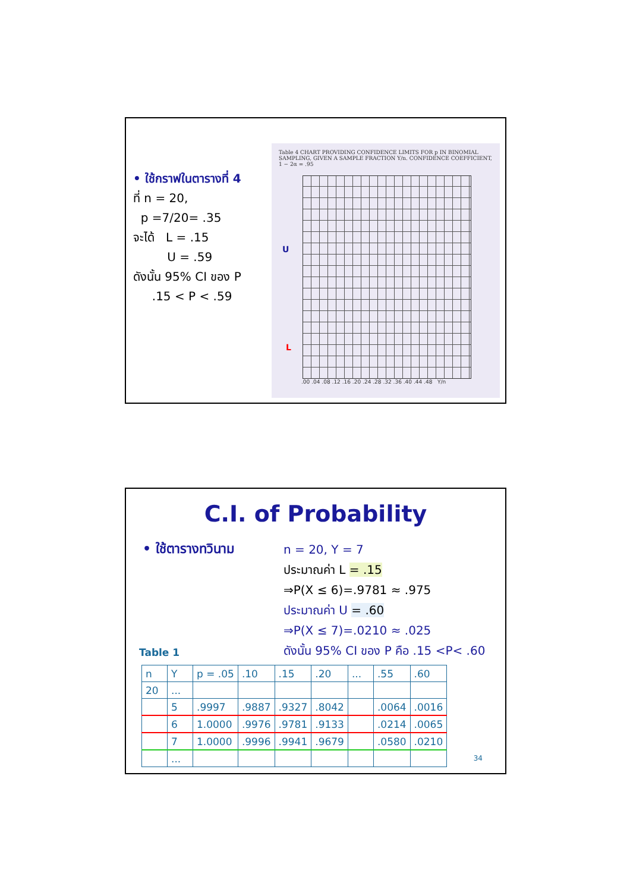• ใช้กราฟในตารางที่ 4
ที่ n = 20,
p =7/20= .35
จะได้ L = .15
U = .59
ดังนั้น 95% CI ของ P
.15 < P < .59
Table 4 CHART PROVIDING CONFIDENCE LIMITS FOR p IN BINOMIAL SAMPLING, GIVEN A SAMPLE FRACTION Y/n. CONFIDENCE COEFFICIENT, 1 − 2α = .95
.00 .04 .08 .12 .16 .20 .24 .28 .32 .36 .40 .44 .48 Y/n
U
L
C.I. of Probability
• ใช้ตารางทวินาม
n = 20, Y = 7
ประมาณค่า L = .15
⇒P(X ≤ 6)=.9781 ≈ .975
ประมาณค่า U = .60
⇒P(X ≤ 7)=.0210 ≈ .025
ดังนั้น 95% CI ของ P คือ .15 <P< .60
Table 1
| n | Y | p = .05 | .10 | .15 | .20 | ... | .55 | .60 |
| 20 | ... | | | | | | | |
| | 5 | .9997 | .9887 | .9327 | .8042 | | .0064 | .0016 |
| | 6 | 1.0000 | .9976 | .9781 | .9133 | | .0214 | .0065 |
| | 7 | 1.0000 | .9996 | .9941 | .9679 | | .0580 | .0210 |
| | ... | | | | | | | |
34